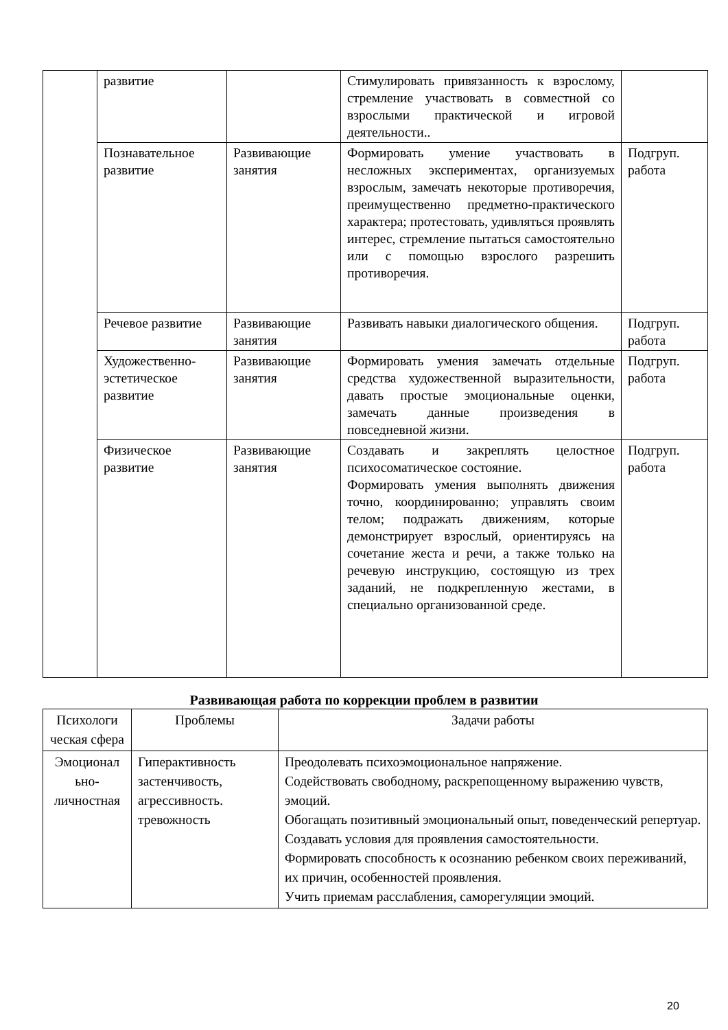| | развитие | | Стимулировать привязанность к взрослому, стремление участвовать в совместной со взрослыми практической и игровой деятельности.. | |
| | Познавательное развитие | Развивающие занятия | Формировать умение участвовать в несложных экспериментах, организуемых взрослым, замечать некоторые противоречия, преимущественно предметно-практического характера; протестовать, удивляться проявлять интерес, стремление пытаться самостоятельно или с помощью взрослого разрешить противоречия. | Подгруп. работа |
| | Речевое развитие | Развивающие занятия | Развивать навыки диалогического общения. | Подгруп. работа |
| | Художественно-эстетическое развитие | Развивающие занятия | Формировать умения замечать отдельные средства художественной выразительности, давать простые эмоциональные оценки, замечать данные произведения в повседневной жизни. | Подгруп. работа |
| | Физическое развитие | Развивающие занятия | Создавать и закреплять целостное психосоматическое состояние. Формировать умения выполнять движения точно, координированно; управлять своим телом; подражать движениям, которые демонстрирует взрослый, ориентируясь на сочетание жеста и речи, а также только на речевую инструкцию, состоящую из трех заданий, не подкрепленную жестами, в специально организованной среде. | Подгруп. работа |
Развивающая работа по коррекции проблем в развитии
| Психологи ческая сфера | Проблемы | Задачи работы |
| --- | --- | --- |
| Эмоционал ьно-личностная | Гиперактивность застенчивость, агрессивность. тревожность | Преодолевать психоэмоциональное напряжение. Содействовать свободному, раскрепощенному выражению чувств, эмоций. Обогащать позитивный эмоциональный опыт, поведенческий репертуар. Создавать условия для проявления самостоятельности. Формировать способность к осознанию ребенком своих переживаний, их причин, особенностей проявления. Учить приемам расслабления, саморегуляции эмоций. |
20